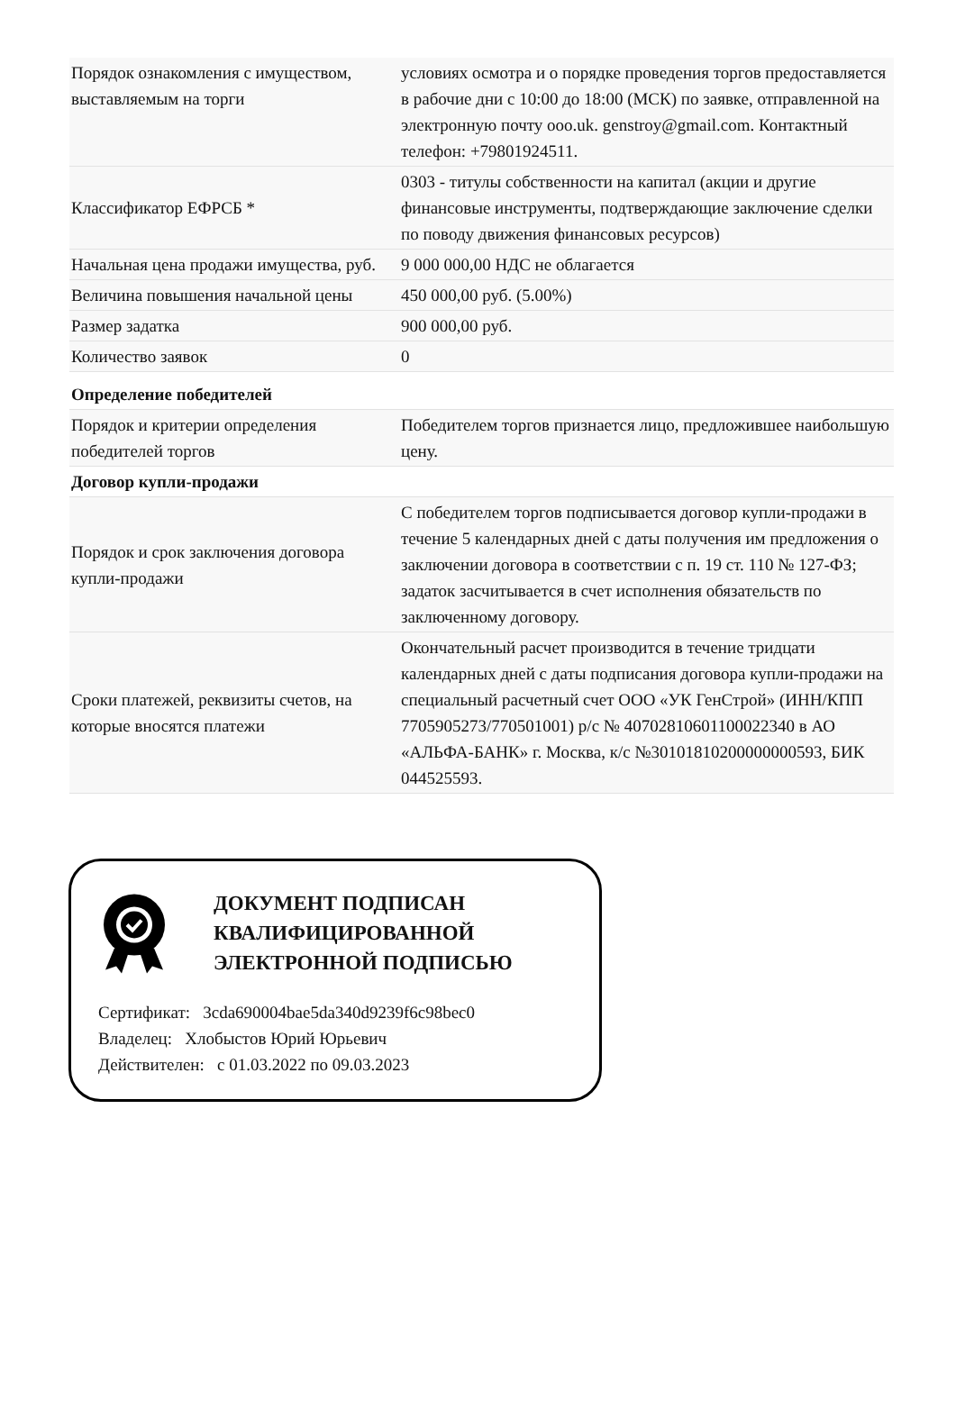| Порядок ознакомления с имуществом, выставляемым на торги | условиях осмотра и о порядке проведения торгов предоставляется в рабочие дни с 10:00 до 18:00 (МСК) по заявке, отправленной на электронную почту ooo.uk. genstroy@gmail.com. Контактный телефон: +79801924511. |
| Классификатор ЕФРСБ * | 0303 - титулы собственности на капитал (акции и другие финансовые инструменты, подтверждающие заключение сделки по поводу движения финансовых ресурсов) |
| Начальная цена продажи имущества, руб. | 9 000 000,00 НДС не облагается |
| Величина повышения начальной цены | 450 000,00 руб. (5.00%) |
| Размер задатка | 900 000,00 руб. |
| Количество заявок | 0 |
| Определение победителей | |
| Порядок и критерии определения победителей торгов | Победителем торгов признается лицо, предложившее наибольшую цену. |
| Договор купли-продажи | |
| Порядок и срок заключения договора купли-продажи | С победителем торгов подписывается договор купли-продажи в течение 5 календарных дней с даты получения им предложения о заключении договора в соответствии с п. 19 ст. 110 № 127-ФЗ; задаток засчитывается в счет исполнения обязательств по заключенному договору. |
| Сроки платежей, реквизиты счетов, на которые вносятся платежи | Окончательный расчет производится в течение тридцати календарных дней с даты подписания договора купли-продажи на специальный расчетный счет ООО «УК ГенСтрой» (ИНН/КПП 7705905273/770501001) р/с № 40702810601100022340 в АО «АЛЬФА-БАНК» г. Москва, к/с №30101810200000000593, БИК 044525593. |
ДОКУМЕНТ ПОДПИСАН
КВАЛИФИЦИРОВАННОЙ
ЭЛЕКТРОННОЙ ПОДПИСЬЮ
Сертификат: 3cda690004bae5da340d9239f6c98bec0
Владелец: Хлобыстов Юрий Юрьевич
Действителен: с 01.03.2022 по 09.03.2023